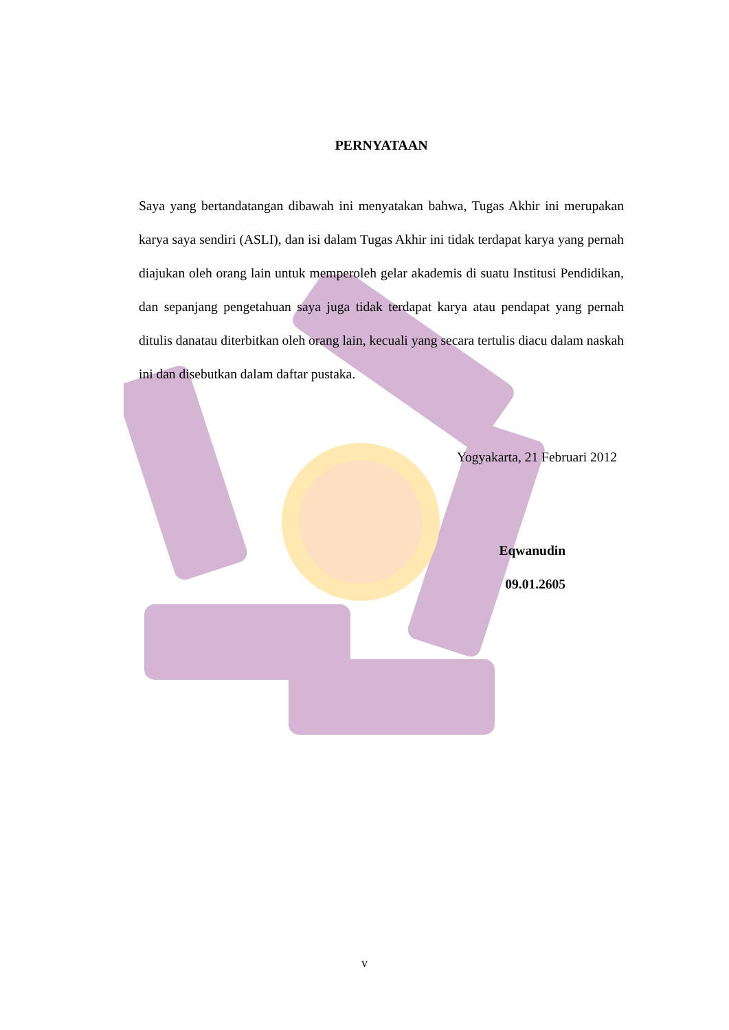PERNYATAAN
Saya yang bertandatangan dibawah ini menyatakan bahwa, Tugas Akhir ini merupakan karya saya sendiri (ASLI), dan isi dalam Tugas Akhir ini tidak terdapat karya yang pernah diajukan oleh orang lain untuk memperoleh gelar akademis di suatu Institusi Pendidikan, dan sepanjang pengetahuan saya juga tidak terdapat karya atau pendapat yang pernah ditulis danatau diterbitkan oleh orang lain, kecuali yang secara tertulis diacu dalam naskah ini dan disebutkan dalam daftar pustaka.
Yogyakarta, 21 Februari 2012
Eqwanudin
09.01.2605
v